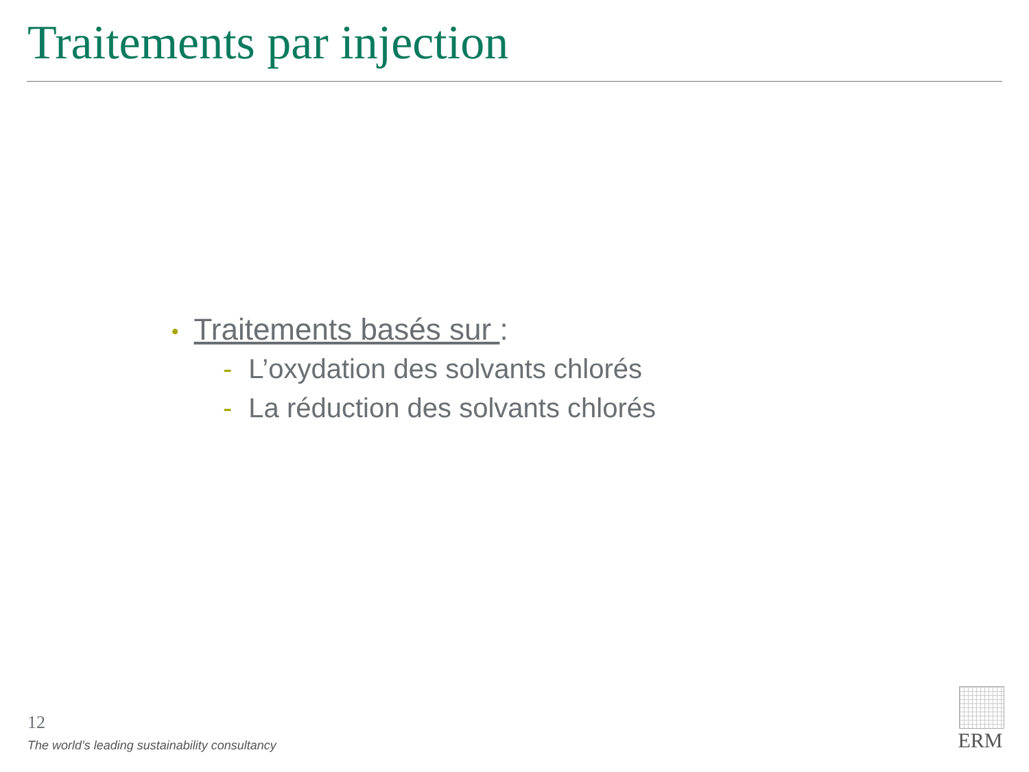Traitements par injection
• Traitements basés sur :
- L’oxydation des solvants chlorés
- La réduction des solvants chlorés
12
The world’s leading sustainability consultancy
ERM